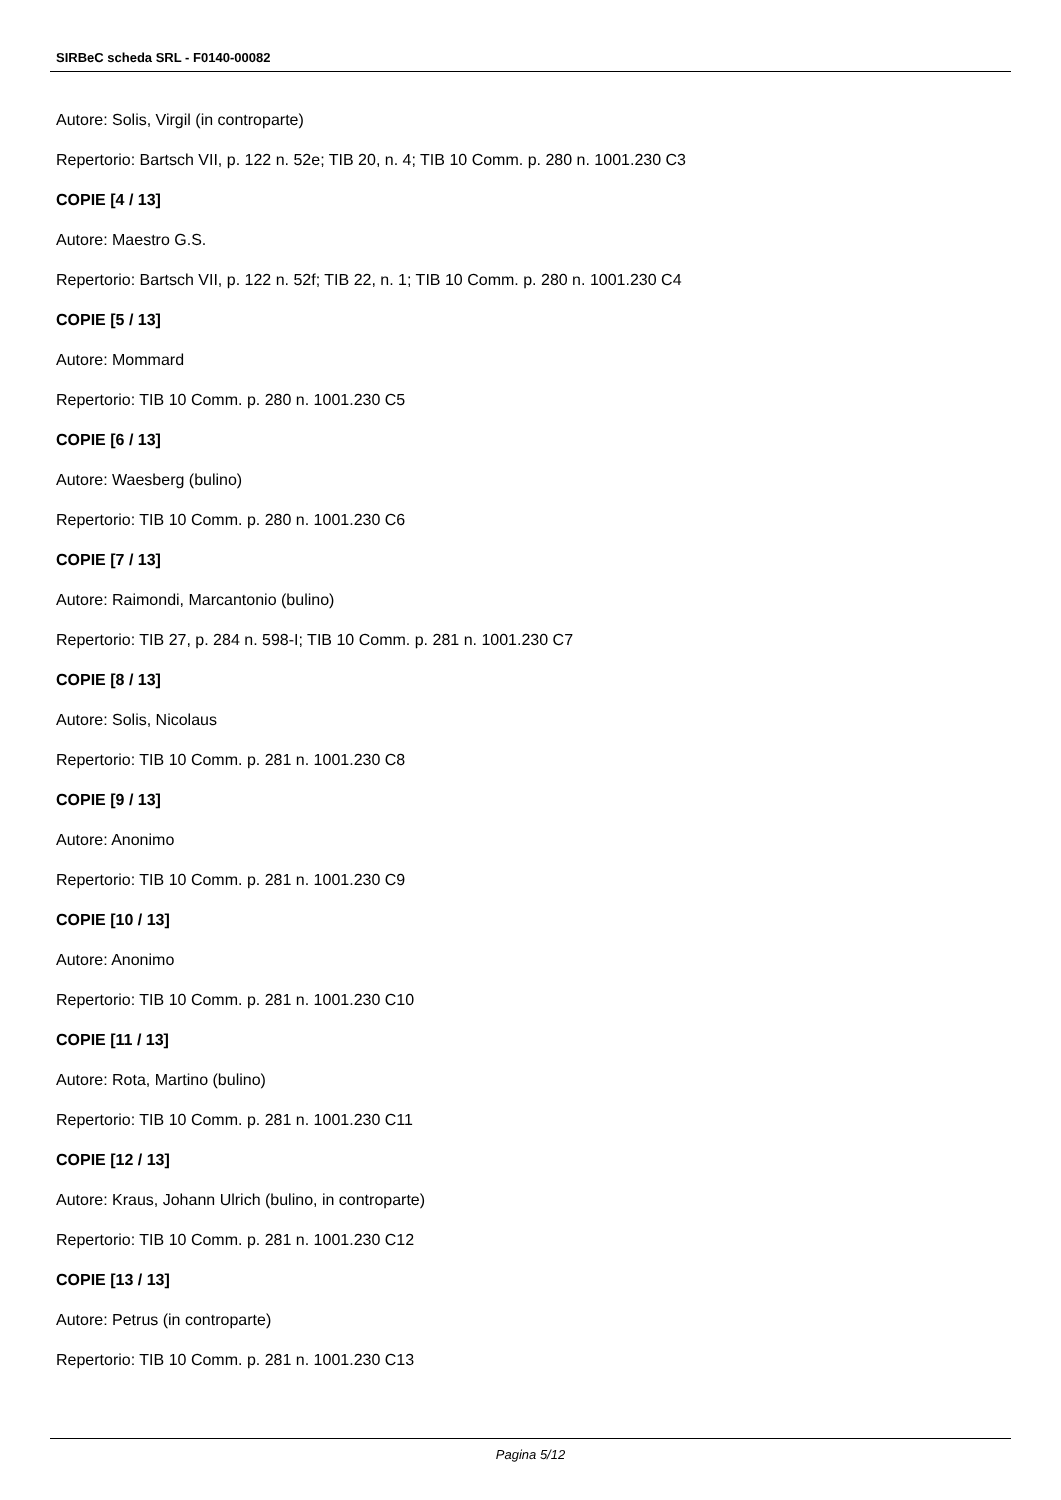SIRBeC scheda SRL - F0140-00082
Autore: Solis, Virgil (in controparte)
Repertorio: Bartsch VII, p. 122 n. 52e; TIB 20, n. 4; TIB 10 Comm. p. 280 n. 1001.230 C3
COPIE [4 / 13]
Autore: Maestro G.S.
Repertorio: Bartsch VII, p. 122 n. 52f; TIB 22, n. 1; TIB 10 Comm. p. 280 n. 1001.230 C4
COPIE [5 / 13]
Autore: Mommard
Repertorio: TIB 10 Comm. p. 280 n. 1001.230 C5
COPIE [6 / 13]
Autore: Waesberg (bulino)
Repertorio: TIB 10 Comm. p. 280 n. 1001.230 C6
COPIE [7 / 13]
Autore: Raimondi, Marcantonio (bulino)
Repertorio: TIB 27, p. 284 n. 598-I; TIB 10 Comm. p. 281 n. 1001.230 C7
COPIE [8 / 13]
Autore: Solis, Nicolaus
Repertorio: TIB 10 Comm. p. 281 n. 1001.230 C8
COPIE [9 / 13]
Autore: Anonimo
Repertorio: TIB 10 Comm. p. 281 n. 1001.230 C9
COPIE [10 / 13]
Autore: Anonimo
Repertorio: TIB 10 Comm. p. 281 n. 1001.230 C10
COPIE [11 / 13]
Autore: Rota, Martino (bulino)
Repertorio: TIB 10 Comm. p. 281 n. 1001.230 C11
COPIE [12 / 13]
Autore: Kraus, Johann Ulrich (bulino, in controparte)
Repertorio: TIB 10 Comm. p. 281 n. 1001.230 C12
COPIE [13 / 13]
Autore: Petrus (in controparte)
Repertorio: TIB 10 Comm. p. 281 n. 1001.230 C13
Pagina 5/12